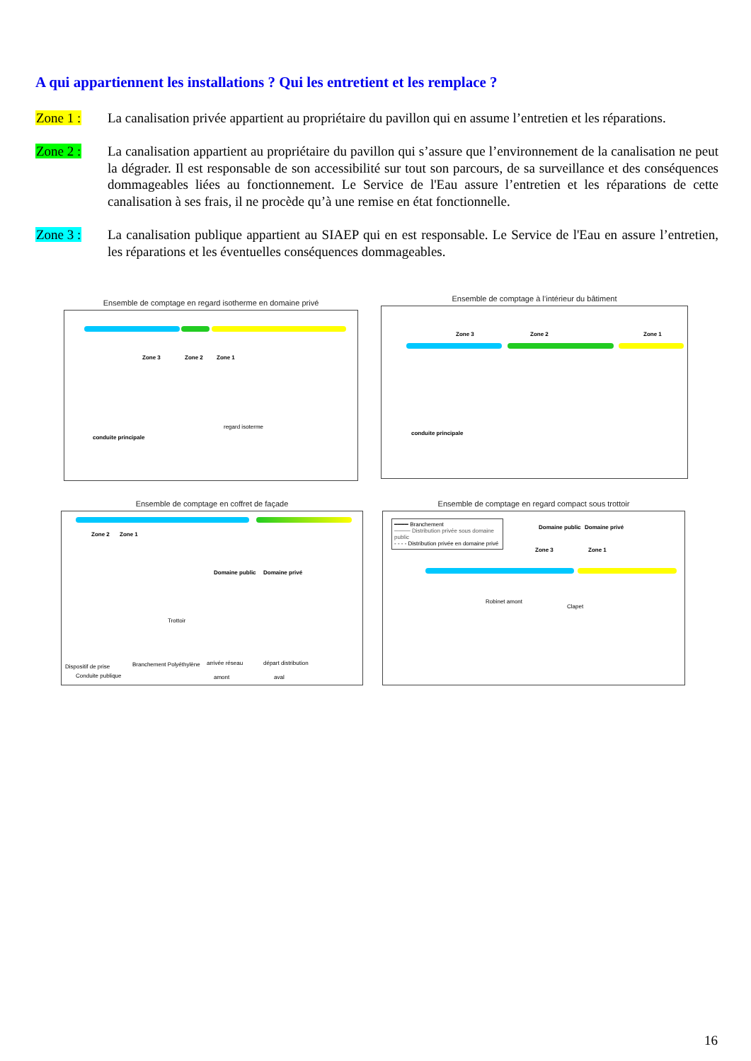A qui appartiennent les installations ? Qui les entretient et les remplace ?
Zone 1 : La canalisation privée appartient au propriétaire du pavillon qui en assume l’entretien et les réparations.
Zone 2 : La canalisation appartient au propriétaire du pavillon qui s’assure que l’environnement de la canalisation ne peut la dégrader. Il est responsable de son accessibilité sur tout son parcours, de sa surveillance et des conséquences dommageables liées au fonctionnement. Le Service de l'Eau assure l’entretien et les réparations de cette canalisation à ses frais, il ne procède qu’à une remise en état fonctionnelle.
Zone 3 : La canalisation publique appartient au SIAEP qui en est responsable. Le Service de l'Eau en assure l’entretien, les réparations et les éventuelles conséquences dommageables.
Ensemble de comptage en regard isotherme en domaine privé
Zone 3 Zone 2 Zone 1
regard isoterme
conduite principale
Ensemble de comptage à l’intérieur du bâtiment
Zone 3 Zone 2 Zone 1
conduite principale
Ensemble de comptage en coffret de façade
Zone 2 Zone 1
Domaine public Domaine privé
Trottoir
Dispositif de prise Branchement Polyéthylène arrivée réseau départ distribution
Conduite publique amont aval
Ensemble de comptage en regard compact sous trottoir
━━━━ Branchement
──── Distribution privée sous domaine public
- - - - Distribution privée en domaine privé
Domaine public Domaine privé
Zone 3 Zone 1
Robinet amont
Clapet
16